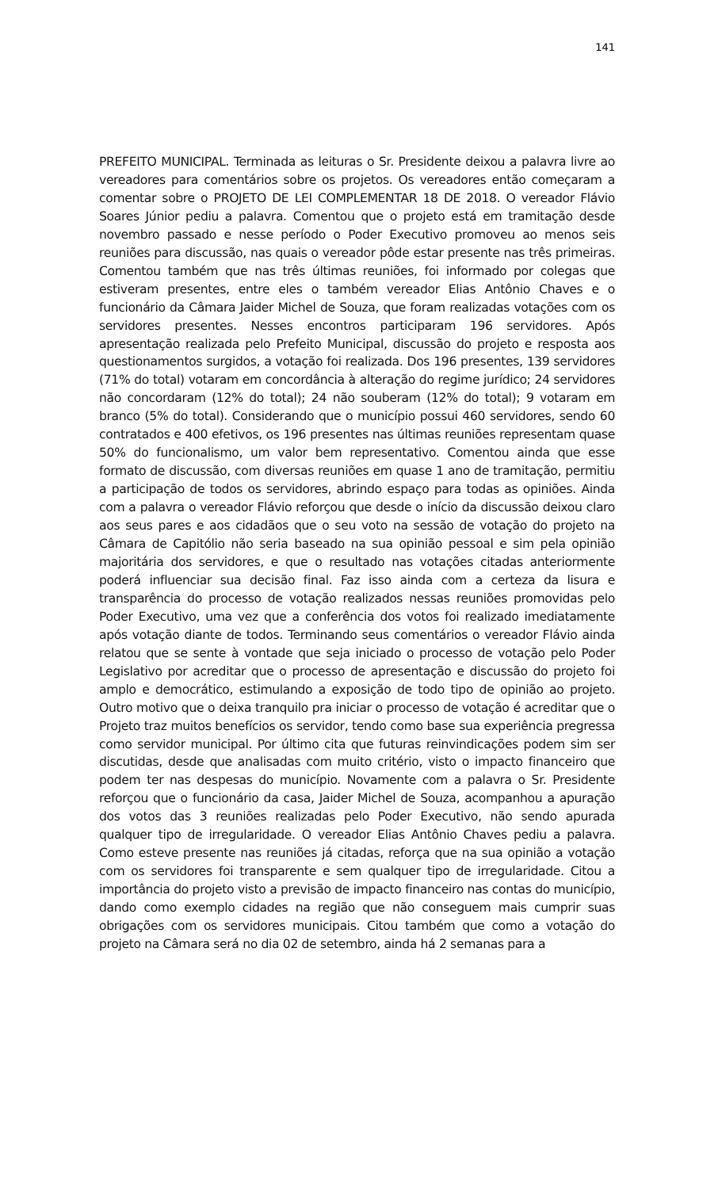141
PREFEITO MUNICIPAL. Terminada as leituras o Sr. Presidente deixou a palavra livre ao vereadores para comentários sobre os projetos. Os vereadores então começaram a comentar sobre o PROJETO DE LEI COMPLEMENTAR 18 DE 2018. O vereador Flávio Soares Júnior pediu a palavra. Comentou que o projeto está em tramitação desde novembro passado e nesse período o Poder Executivo promoveu ao menos seis reuniões para discussão, nas quais o vereador pôde estar presente nas três primeiras. Comentou também que nas três últimas reuniões, foi informado por colegas que estiveram presentes, entre eles o também vereador Elias Antônio Chaves e o funcionário da Câmara Jaider Michel de Souza, que foram realizadas votações com os servidores presentes. Nesses encontros participaram 196 servidores. Após apresentação realizada pelo Prefeito Municipal, discussão do projeto e resposta aos questionamentos surgidos, a votação foi realizada. Dos 196 presentes, 139 servidores (71% do total) votaram em concordância à alteração do regime jurídico; 24 servidores não concordaram (12% do total); 24 não souberam (12% do total); 9 votaram em branco (5% do total). Considerando que o município possui 460 servidores, sendo 60 contratados e 400 efetivos, os 196 presentes nas últimas reuniões representam quase 50% do funcionalismo, um valor bem representativo. Comentou ainda que esse formato de discussão, com diversas reuniões em quase 1 ano de tramitação, permitiu a participação de todos os servidores, abrindo espaço para todas as opiniões. Ainda com a palavra o vereador Flávio reforçou que desde o início da discussão deixou claro aos seus pares e aos cidadãos que o seu voto na sessão de votação do projeto na Câmara de Capitólio não seria baseado na sua opinião pessoal e sim pela opinião majoritária dos servidores, e que o resultado nas votações citadas anteriormente poderá influenciar sua decisão final. Faz isso ainda com a certeza da lisura e transparência do processo de votação realizados nessas reuniões promovidas pelo Poder Executivo, uma vez que a conferência dos votos foi realizado imediatamente após votação diante de todos. Terminando seus comentários o vereador Flávio ainda relatou que se sente à vontade que seja iniciado o processo de votação pelo Poder Legislativo por acreditar que o processo de apresentação e discussão do projeto foi amplo e democrático, estimulando a exposição de todo tipo de opinião ao projeto. Outro motivo que o deixa tranquilo pra iniciar o processo de votação é acreditar que o Projeto traz muitos benefícios os servidor, tendo como base sua experiência pregressa como servidor municipal. Por último cita que futuras reinvindicações podem sim ser discutidas, desde que analisadas com muito critério, visto o impacto financeiro que podem ter nas despesas do município. Novamente com a palavra o Sr. Presidente reforçou que o funcionário da casa, Jaider Michel de Souza, acompanhou a apuração dos votos das 3 reuniões realizadas pelo Poder Executivo, não sendo apurada qualquer tipo de irregularidade. O vereador Elias Antônio Chaves pediu a palavra. Como esteve presente nas reuniões já citadas, reforça que na sua opinião a votação com os servidores foi transparente e sem qualquer tipo de irregularidade. Citou a importância do projeto visto a previsão de impacto financeiro nas contas do município, dando como exemplo cidades na região que não conseguem mais cumprir suas obrigações com os servidores municipais. Citou também que como a votação do projeto na Câmara será no dia 02 de setembro, ainda há 2 semanas para a